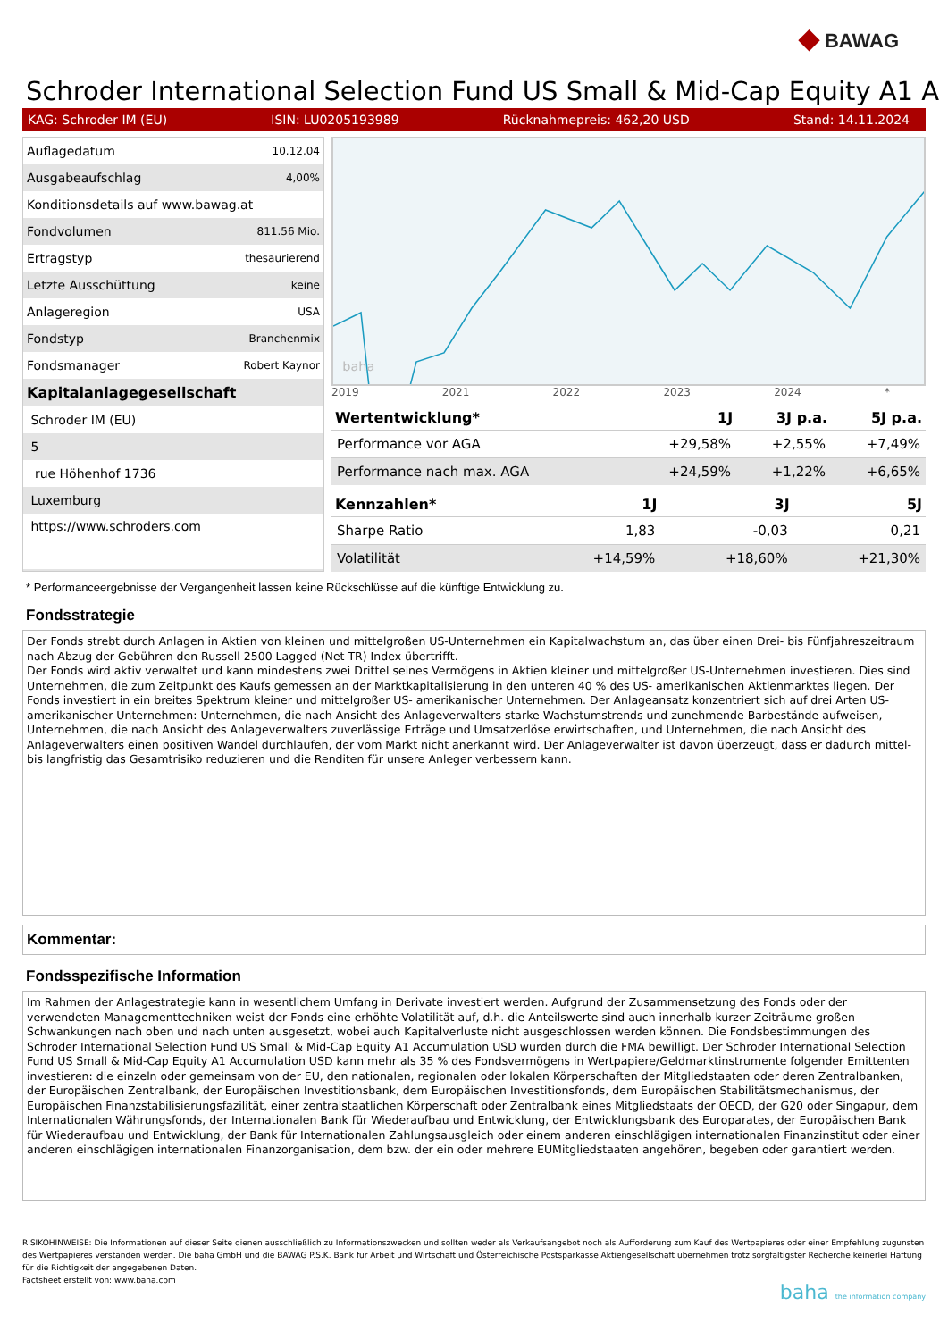◆ BAWAG
Schroder International Selection Fund US Small & Mid-Cap Equity A1 A
KAG: Schroder IM (EU) ISIN: LU0205193989 Rücknahmepreis: 462,20 USD Stand: 14.11.2024
| Auflagedatum | 10.12.04 |
| Ausgabeaufschlag | 4,00% |
| Konditionsdetails auf www.bawag.at | |
| Fondvolumen | 811.56 Mio. |
| Ertragstyp | thesaurierend |
| Letzte Ausschüttung | keine |
| Anlageregion | USA |
| Fondstyp | Branchenmix |
| Fondsmanager | Robert Kaynor |
| Kapitalanlagegesellschaft | |
| Schroder IM (EU) | |
| 5 | |
| rue Höhenhof 1736 | |
| Luxemburg | |
| https://www.schroders.com | |
baha
2019 2021 2022 2023 2024 *
| Wertentwicklung* | 1J | 3J p.a. | 5J p.a. |
| --- | --- | --- | --- |
| Performance vor AGA | +29,58% | +2,55% | +7,49% |
| Performance nach max. AGA | +24,59% | +1,22% | +6,65% |
| Kennzahlen* | 1J | 3J | 5J |
| --- | --- | --- | --- |
| Sharpe Ratio | 1,83 | -0,03 | 0,21 |
| Volatilität | +14,59% | +18,60% | +21,30% |
* Performanceergebnisse der Vergangenheit lassen keine Rückschlüsse auf die künftige Entwicklung zu.
Fondsstrategie
Der Fonds strebt durch Anlagen in Aktien von kleinen und mittelgroßen US-Unternehmen ein Kapitalwachstum an, das über einen Drei- bis Fünfjahreszeitraum nach Abzug der Gebühren den Russell 2500 Lagged (Net TR) Index übertrifft.
Der Fonds wird aktiv verwaltet und kann mindestens zwei Drittel seines Vermögens in Aktien kleiner und mittelgroßer US-Unternehmen investieren. Dies sind Unternehmen, die zum Zeitpunkt des Kaufs gemessen an der Marktkapitalisierung in den unteren 40 % des US- amerikanischen Aktienmarktes liegen. Der Fonds investiert in ein breites Spektrum kleiner und mittelgroßer US- amerikanischer Unternehmen. Der Anlageansatz konzentriert sich auf drei Arten US-amerikanischer Unternehmen: Unternehmen, die nach Ansicht des Anlageverwalters starke Wachstumstrends und zunehmende Barbestände aufweisen, Unternehmen, die nach Ansicht des Anlageverwalters zuverlässige Erträge und Umsatzerlöse erwirtschaften, und Unternehmen, die nach Ansicht des Anlageverwalters einen positiven Wandel durchlaufen, der vom Markt nicht anerkannt wird. Der Anlageverwalter ist davon überzeugt, dass er dadurch mittel- bis langfristig das Gesamtrisiko reduzieren und die Renditen für unsere Anleger verbessern kann.
Kommentar:
Fondsspezifische Information
Im Rahmen der Anlagestrategie kann in wesentlichem Umfang in Derivate investiert werden. Aufgrund der Zusammensetzung des Fonds oder der verwendeten Managementtechniken weist der Fonds eine erhöhte Volatilität auf, d.h. die Anteilswerte sind auch innerhalb kurzer Zeiträume großen Schwankungen nach oben und nach unten ausgesetzt, wobei auch Kapitalverluste nicht ausgeschlossen werden können. Die Fondsbestimmungen des Schroder International Selection Fund US Small & Mid-Cap Equity A1 Accumulation USD wurden durch die FMA bewilligt. Der Schroder International Selection Fund US Small & Mid-Cap Equity A1 Accumulation USD kann mehr als 35 % des Fondsvermögens in Wertpapiere/Geldmarktinstrumente folgender Emittenten investieren: die einzeln oder gemeinsam von der EU, den nationalen, regionalen oder lokalen Körperschaften der Mitgliedstaaten oder deren Zentralbanken, der Europäischen Zentralbank, der Europäischen Investitionsbank, dem Europäischen Investitionsfonds, dem Europäischen Stabilitätsmechanismus, der Europäischen Finanzstabilisierungsfazilität, einer zentralstaatlichen Körperschaft oder Zentralbank eines Mitgliedstaats der OECD, der G20 oder Singapur, dem Internationalen Währungsfonds, der Internationalen Bank für Wiederaufbau und Entwicklung, der Entwicklungsbank des Europarates, der Europäischen Bank für Wiederaufbau und Entwicklung, der Bank für Internationalen Zahlungsausgleich oder einem anderen einschlägigen internationalen Finanzinstitut oder einer anderen einschlägigen internationalen Finanzorganisation, dem bzw. der ein oder mehrere EUMitgliedstaaten angehören, begeben oder garantiert werden.
RISIKOHINWEISE: Die Informationen auf dieser Seite dienen ausschließlich zu Informationszwecken und sollten weder als Verkaufsangebot noch als Aufforderung zum Kauf des Wertpapieres oder einer Empfehlung zugunsten des Wertpapieres verstanden werden. Die baha GmbH und die BAWAG P.S.K. Bank für Arbeit und Wirtschaft und Österreichische Postsparkasse Aktiengesellschaft übernehmen trotz sorgfältigster Recherche keinerlei Haftung für die Richtigkeit der angegebenen Daten.
Factsheet erstellt von: www.baha.com
baha the information company